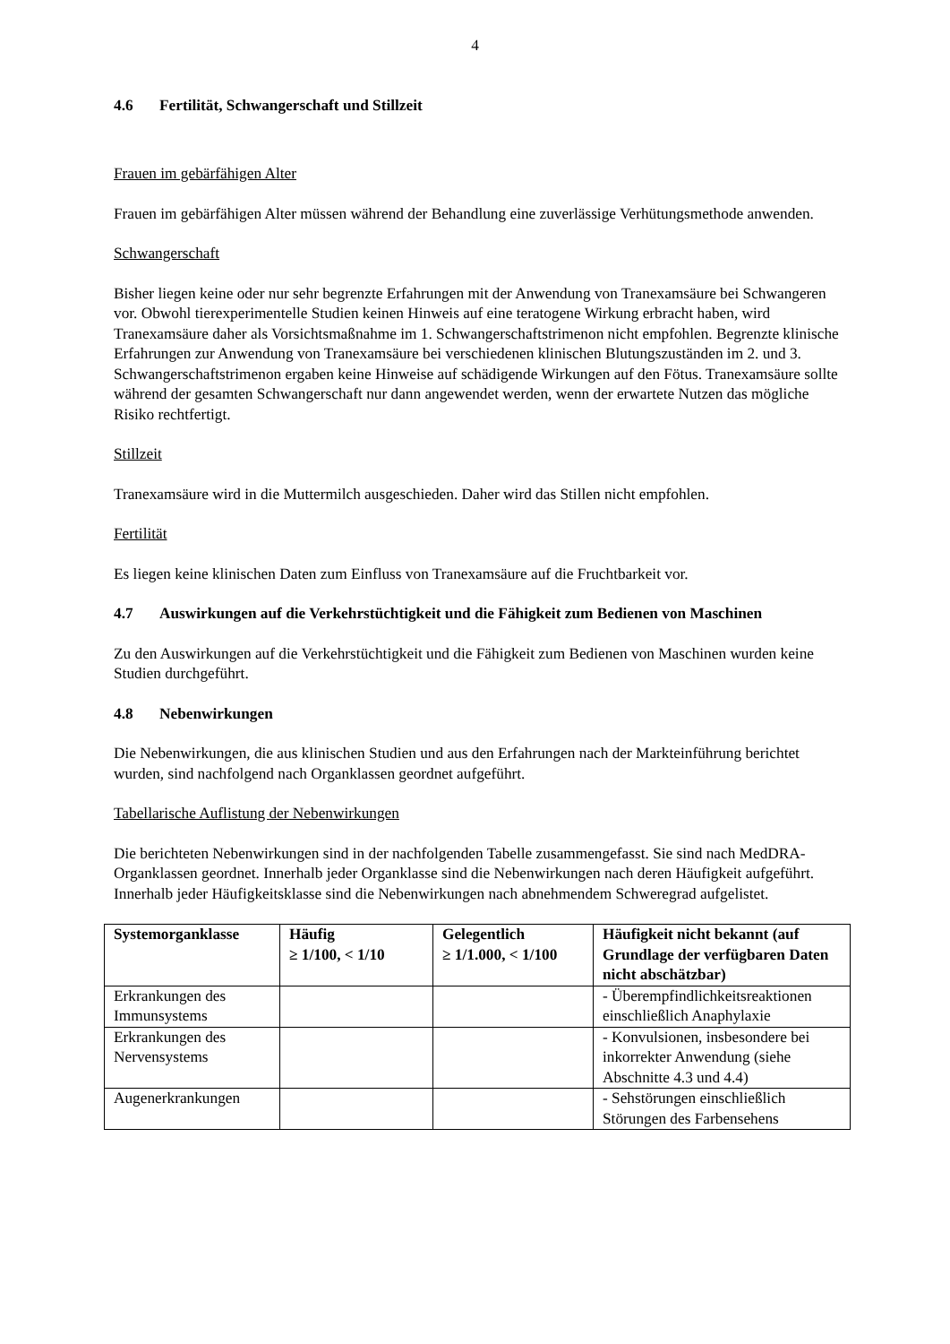4
4.6 Fertilität, Schwangerschaft und Stillzeit
Frauen im gebärfähigen Alter
Frauen im gebärfähigen Alter müssen während der Behandlung eine zuverlässige Verhütungsmethode anwenden.
Schwangerschaft
Bisher liegen keine oder nur sehr begrenzte Erfahrungen mit der Anwendung von Tranexamsäure bei Schwangeren vor. Obwohl tierexperimentelle Studien keinen Hinweis auf eine teratogene Wirkung erbracht haben, wird Tranexamsäure daher als Vorsichtsmaßnahme im 1. Schwangerschaftstrimenon nicht empfohlen. Begrenzte klinische Erfahrungen zur Anwendung von Tranexamsäure bei verschiedenen klinischen Blutungszuständen im 2. und 3. Schwangerschaftstrimenon ergaben keine Hinweise auf schädigende Wirkungen auf den Fötus. Tranexamsäure sollte während der gesamten Schwangerschaft nur dann angewendet werden, wenn der erwartete Nutzen das mögliche Risiko rechtfertigt.
Stillzeit
Tranexamsäure wird in die Muttermilch ausgeschieden. Daher wird das Stillen nicht empfohlen.
Fertilität
Es liegen keine klinischen Daten zum Einfluss von Tranexamsäure auf die Fruchtbarkeit vor.
4.7 Auswirkungen auf die Verkehrstüchtigkeit und die Fähigkeit zum Bedienen von Maschinen
Zu den Auswirkungen auf die Verkehrstüchtigkeit und die Fähigkeit zum Bedienen von Maschinen wurden keine Studien durchgeführt.
4.8 Nebenwirkungen
Die Nebenwirkungen, die aus klinischen Studien und aus den Erfahrungen nach der Markteinführung berichtet wurden, sind nachfolgend nach Organklassen geordnet aufgeführt.
Tabellarische Auflistung der Nebenwirkungen
Die berichteten Nebenwirkungen sind in der nachfolgenden Tabelle zusammengefasst. Sie sind nach MedDRA-Organklassen geordnet. Innerhalb jeder Organklasse sind die Nebenwirkungen nach deren Häufigkeit aufgeführt. Innerhalb jeder Häufigkeitsklasse sind die Nebenwirkungen nach abnehmendem Schweregrad aufgelistet.
| Systemorganklasse | Häufig ≥ 1/100, < 1/10 | Gelegentlich ≥ 1/1.000, < 1/100 | Häufigkeit nicht bekannt (auf Grundlage der verfügbaren Daten nicht abschätzbar) |
| --- | --- | --- | --- |
| Erkrankungen des Immunsystems | | | - Überempfindlichkeitsreaktionen einschließlich Anaphylaxie |
| Erkrankungen des Nervensystems | | | - Konvulsionen, insbesondere bei inkorrekter Anwendung (siehe Abschnitte 4.3 und 4.4) |
| Augenerkrankungen | | | - Sehstörungen einschließlich Störungen des Farbensehens |